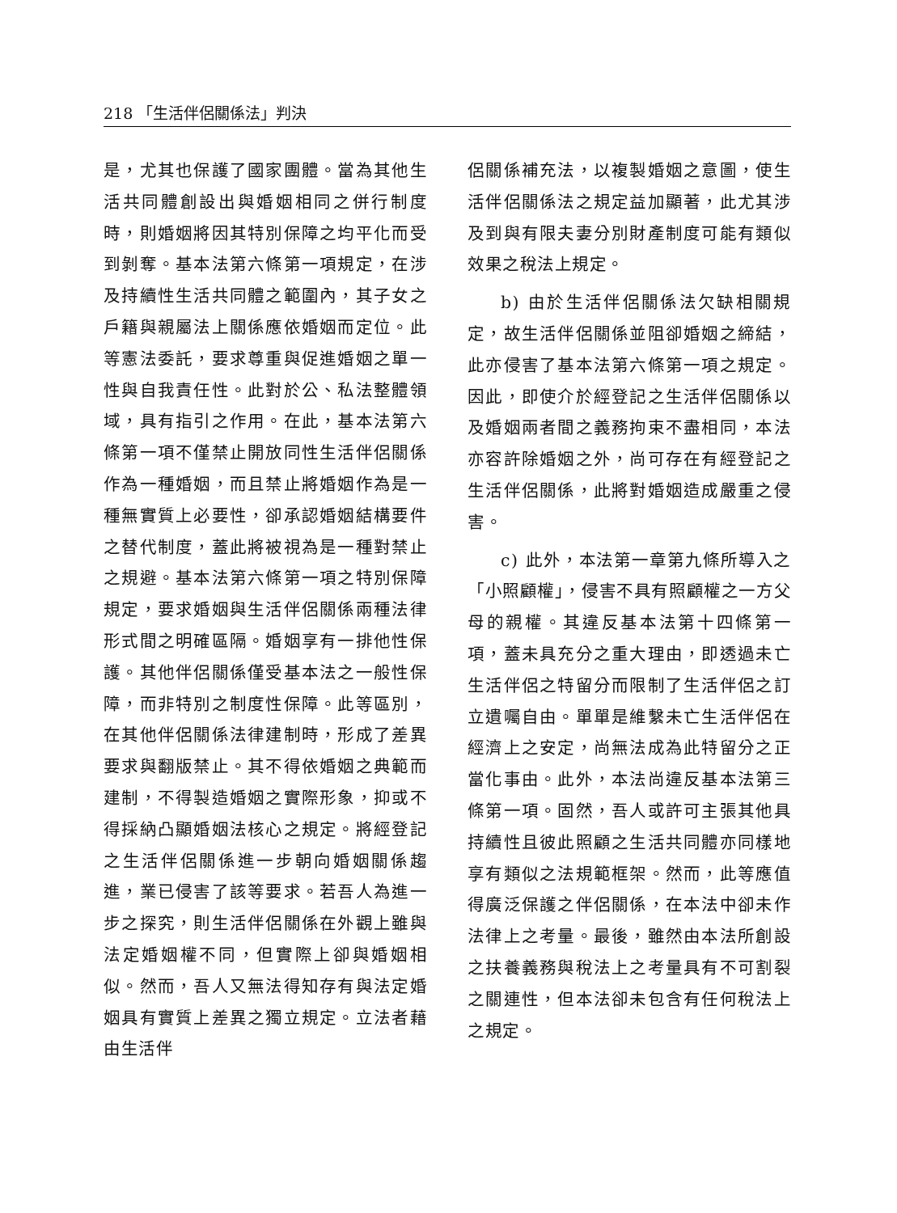218 「生活伴侶關係法」判決
是，尤其也保護了國家團體。當為其他生活共同體創設出與婚姻相同之併行制度時，則婚姻將因其特別保障之均平化而受到剝奪。基本法第六條第一項規定，在涉及持續性生活共同體之範圍內，其子女之戶籍與親屬法上關係應依婚姻而定位。此等憲法委託，要求尊重與促進婚姻之單一性與自我責任性。此對於公、私法整體領域，具有指引之作用。在此，基本法第六條第一項不僅禁止開放同性生活伴侶關係作為一種婚姻，而且禁止將婚姻作為是一種無實質上必要性，卻承認婚姻結構要件之替代制度，蓋此將被視為是一種對禁止之規避。基本法第六條第一項之特別保障規定，要求婚姻與生活伴侶關係兩種法律形式間之明確區隔。婚姻享有一排他性保護。其他伴侶關係僅受基本法之一般性保障，而非特別之制度性保障。此等區別，在其他伴侶關係法律建制時，形成了差異要求與翻版禁止。其不得依婚姻之典範而建制，不得製造婚姻之實際形象，抑或不得採納凸顯婚姻法核心之規定。將經登記之生活伴侶關係進一步朝向婚姻關係趨進，業已侵害了該等要求。若吾人為進一步之探究，則生活伴侶關係在外觀上雖與法定婚姻權不同，但實際上卻與婚姻相似。然而，吾人又無法得知存有與法定婚姻具有實質上差異之獨立規定。立法者藉由生活伴
侶關係補充法，以複製婚姻之意圖，使生活伴侶關係法之規定益加顯著，此尤其涉及到與有限夫妻分別財產制度可能有類似效果之稅法上規定。
b) 由於生活伴侶關係法欠缺相關規定，故生活伴侶關係並阻卻婚姻之締結，此亦侵害了基本法第六條第一項之規定。因此，即使介於經登記之生活伴侶關係以及婚姻兩者間之義務拘束不盡相同，本法亦容許除婚姻之外，尚可存在有經登記之生活伴侶關係，此將對婚姻造成嚴重之侵害。
c) 此外，本法第一章第九條所導入之「小照顧權」，侵害不具有照顧權之一方父母的親權。其違反基本法第十四條第一項，蓋未具充分之重大理由，即透過未亡生活伴侶之特留分而限制了生活伴侶之訂立遺囑自由。單單是維繫未亡生活伴侶在經濟上之安定，尚無法成為此特留分之正當化事由。此外，本法尚違反基本法第三條第一項。固然，吾人或許可主張其他具持續性且彼此照顧之生活共同體亦同樣地享有類似之法規範框架。然而，此等應值得廣泛保護之伴侶關係，在本法中卻未作法律上之考量。最後，雖然由本法所創設之扶養義務與稅法上之考量具有不可割裂之關連性，但本法卻未包含有任何稅法上之規定。